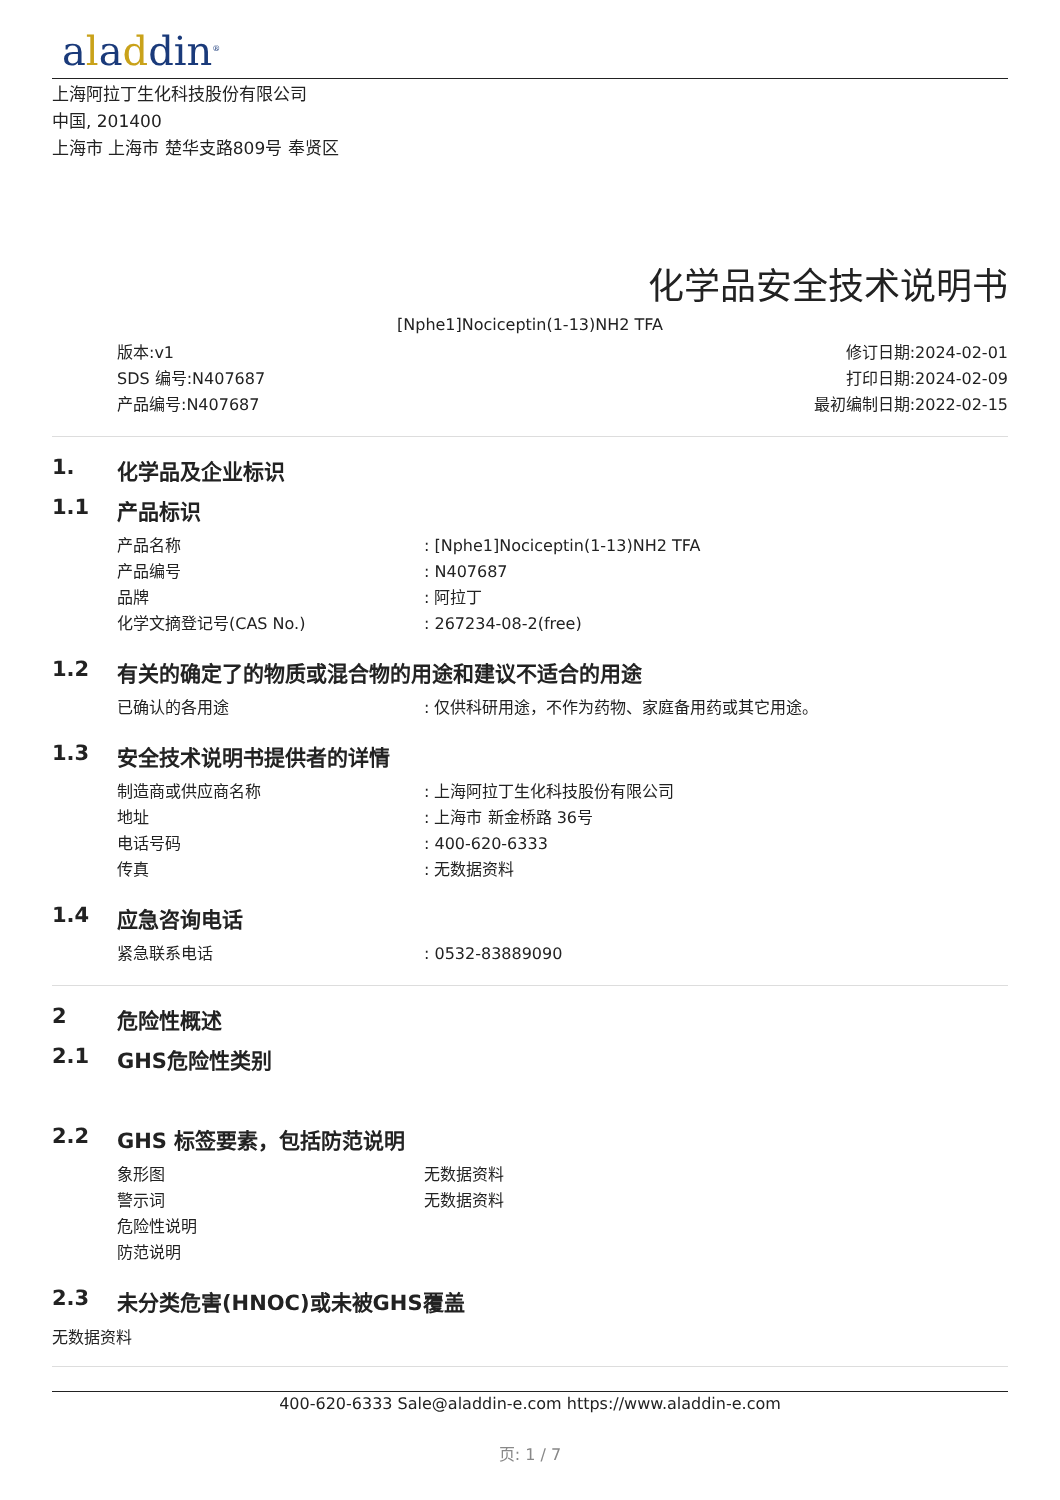aladdin<sup>®</sup>
上海阿拉丁生化科技股份有限公司
中国, 201400
上海市 上海市 楚华支路809号 奉贤区
化学品安全技术说明书
[Nphe1]Nociceptin(1-13)NH2 TFA
版本:v1
SDS 编号:N407687
产品编号:N407687
修订日期:2024-02-01
打印日期:2024-02-09
最初编制日期:2022-02-15
1. 化学品及企业标识
1.1 产品标识
产品名称: [Nphe1]Nociceptin(1-13)NH2 TFA
产品编号: N407687
品牌: 阿拉丁
化学文摘登记号(CAS No.): 267234-08-2(free)
1.2 有关的确定了的物质或混合物的用途和建议不适合的用途
已确认的各用途: 仅供科研用途，不作为药物、家庭备用药或其它用途。
1.3 安全技术说明书提供者的详情
制造商或供应商名称: 上海阿拉丁生化科技股份有限公司
地址: 上海市 新金桥路 36号
电话号码: 400-620-6333
传真: 无数据资料
1.4 应急咨询电话
紧急联系电话: 0532-83889090
2 危险性概述
2.1 GHS危险性类别
2.2 GHS 标签要素，包括防范说明
象形图 无数据资料
警示词 无数据资料
危险性说明
防范说明
2.3 未分类危害(HNOC)或未被GHS覆盖
无数据资料
400-620-6333 Sale@aladdin-e.com https://www.aladdin-e.com
页: 1 / 7